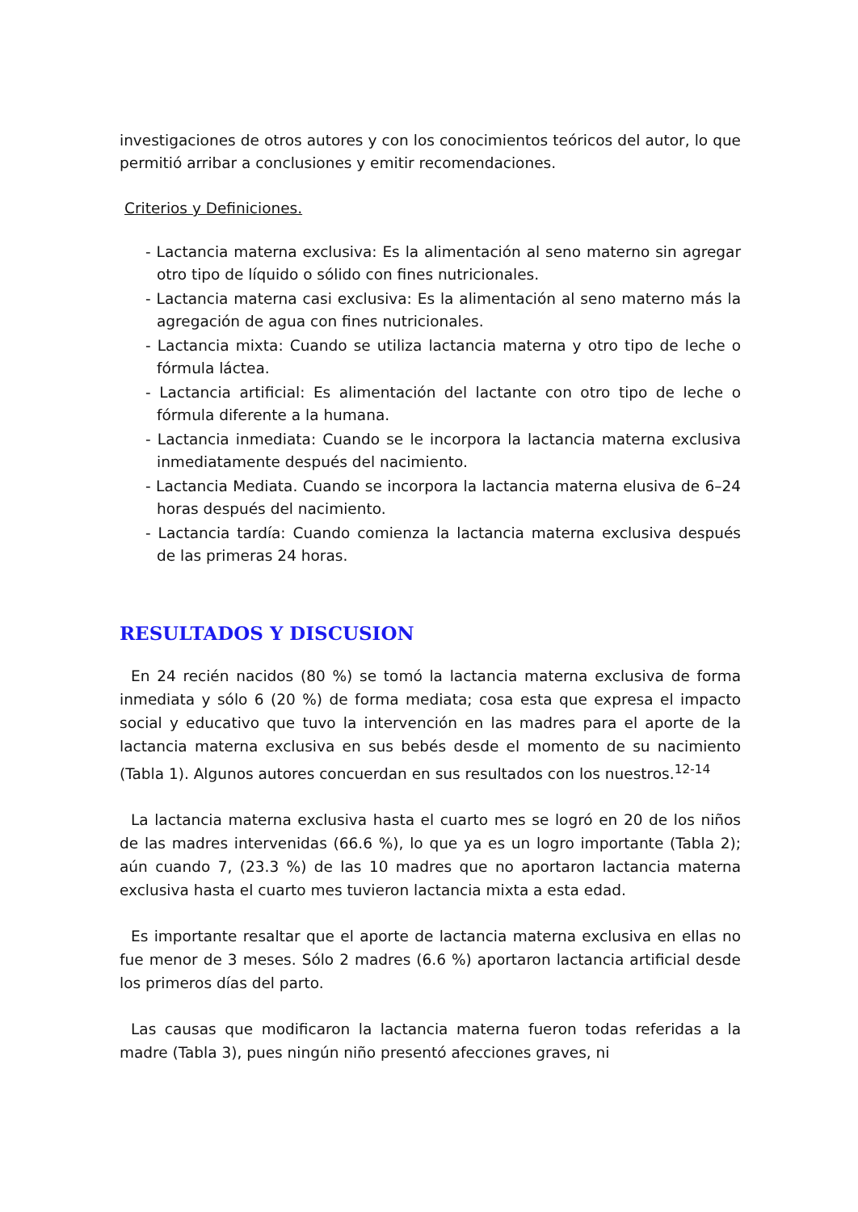investigaciones de otros autores y con los conocimientos teóricos del autor, lo que permitió arribar a conclusiones y emitir recomendaciones.
Criterios y Definiciones.
- Lactancia materna exclusiva: Es la alimentación al seno materno sin agregar otro tipo de líquido o sólido con fines nutricionales.
- Lactancia materna casi exclusiva: Es la alimentación al seno materno más la agregación de agua con fines nutricionales.
- Lactancia mixta: Cuando se utiliza lactancia materna y otro tipo de leche o fórmula láctea.
- Lactancia artificial: Es alimentación del lactante con otro tipo de leche o fórmula diferente a la humana.
- Lactancia inmediata: Cuando se le incorpora la lactancia materna exclusiva inmediatamente después del nacimiento.
- Lactancia Mediata. Cuando se incorpora la lactancia materna elusiva de 6–24 horas después del nacimiento.
- Lactancia tardía: Cuando comienza la lactancia materna exclusiva después de las primeras 24 horas.
RESULTADOS Y DISCUSION
En 24 recién nacidos (80 %) se tomó la lactancia materna exclusiva de forma inmediata y sólo 6 (20 %) de forma mediata; cosa esta que expresa el impacto social y educativo que tuvo la intervención en las madres para el aporte de la lactancia materna exclusiva en sus bebés desde el momento de su nacimiento (Tabla 1). Algunos autores concuerdan en sus resultados con los nuestros.<sup>12-14</sup>
La lactancia materna exclusiva hasta el cuarto mes se logró en 20 de los niños de las madres intervenidas (66.6 %), lo que ya es un logro importante (Tabla 2); aún cuando 7, (23.3 %) de las 10 madres que no aportaron lactancia materna exclusiva hasta el cuarto mes tuvieron lactancia mixta a esta edad.
Es importante resaltar que el aporte de lactancia materna exclusiva en ellas no fue menor de 3 meses. Sólo 2 madres (6.6 %) aportaron lactancia artificial desde los primeros días del parto.
Las causas que modificaron la lactancia materna fueron todas referidas a la madre (Tabla 3), pues ningún niño presentó afecciones graves, ni